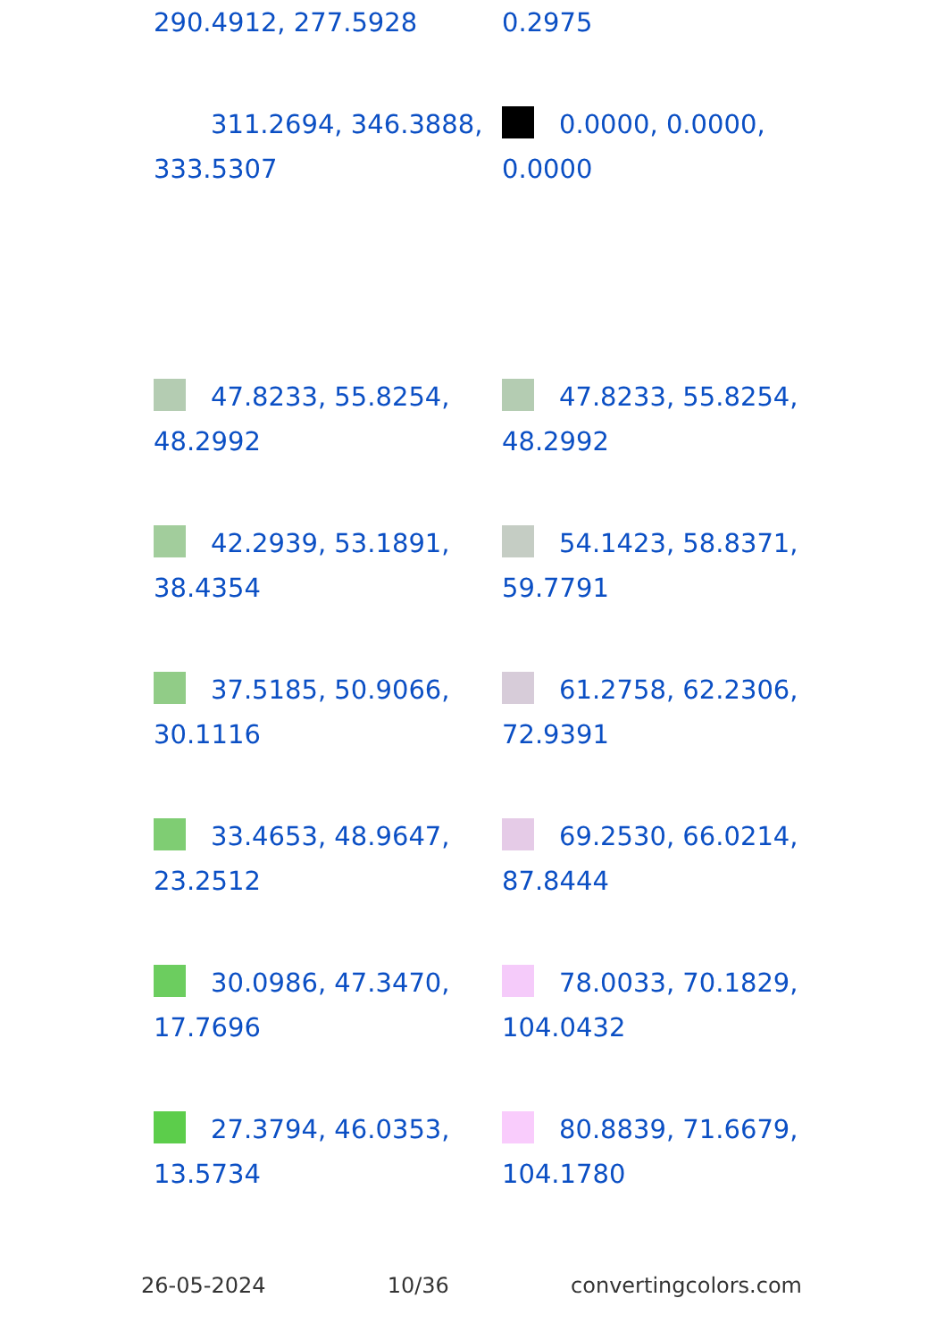290.4912, 277.5928 0.2975
311.2694, 346.3888, 333.5307
0.0000, 0.0000, 0.0000
47.8233, 55.8254, 48.2992
47.8233, 55.8254, 48.2992
42.2939, 53.1891, 38.4354
54.1423, 58.8371, 59.7791
37.5185, 50.9066, 30.1116
61.2758, 62.2306, 72.9391
33.4653, 48.9647, 23.2512
69.2530, 66.0214, 87.8444
30.0986, 47.3470, 17.7696
78.0033, 70.1829, 104.0432
27.3794, 46.0353, 13.5734
80.8839, 71.6679, 104.1780
26-05-2024 10/36 convertingcolors.com